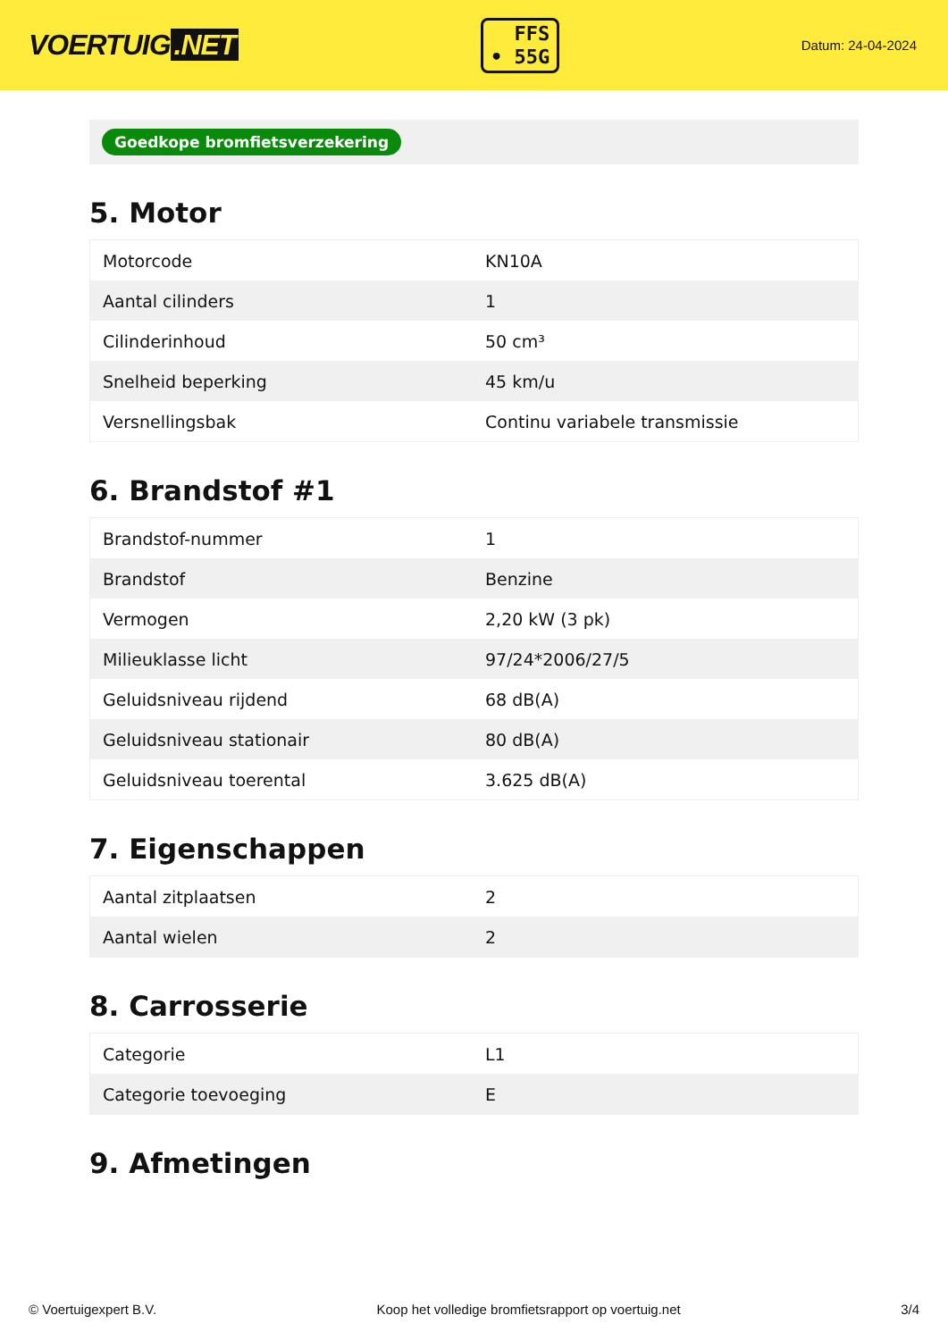VOERTUIG.NET
FFS
• 55G
Datum: 24-04-2024
Goedkope bromfietsverzekering
5. Motor
| Motorcode | KN10A |
| Aantal cilinders | 1 |
| Cilinderinhoud | 50 cm³ |
| Snelheid beperking | 45 km/u |
| Versnellingsbak | Continu variabele transmissie |
6. Brandstof #1
| Brandstof-nummer | 1 |
| Brandstof | Benzine |
| Vermogen | 2,20 kW (3 pk) |
| Milieuklasse licht | 97/24*2006/27/5 |
| Geluidsniveau rijdend | 68 dB(A) |
| Geluidsniveau stationair | 80 dB(A) |
| Geluidsniveau toerental | 3.625 dB(A) |
7. Eigenschappen
| Aantal zitplaatsen | 2 |
| Aantal wielen | 2 |
8. Carrosserie
| Categorie | L1 |
| Categorie toevoeging | E |
9. Afmetingen
© Voertuigexpert B.V. Koop het volledige bromfietsrapport op voertuig.net 3/4